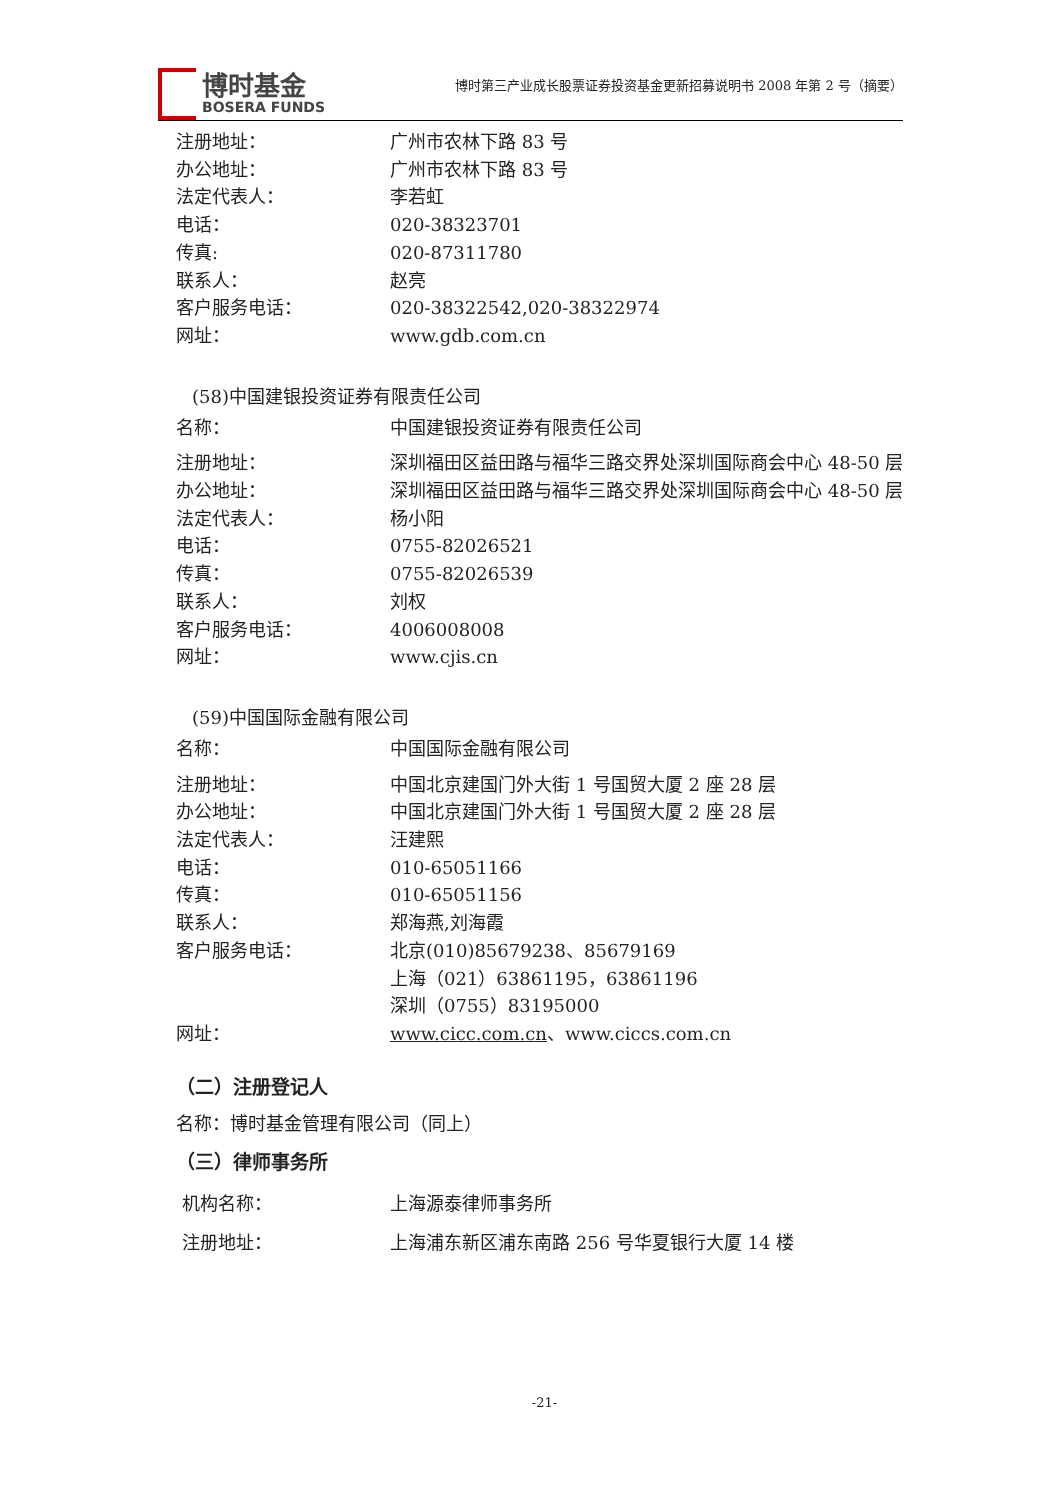博时基金
BOSERA FUNDS
博时第三产业成长股票证券投资基金更新招募说明书 2008 年第 2 号（摘要）
| 注册地址： | 广州市农林下路 83 号 |
| 办公地址： | 广州市农林下路 83 号 |
| 法定代表人： | 李若虹 |
| 电话： | 020-38323701 |
| 传真: | 020-87311780 |
| 联系人： | 赵亮 |
| 客户服务电话： | 020-38322542,020-38322974 |
| 网址： | www.gdb.com.cn |
(58)中国建银投资证券有限责任公司
| 名称： | 中国建银投资证券有限责任公司 |
| 注册地址： | 深圳福田区益田路与福华三路交界处深圳国际商会中心 48-50 层 |
| 办公地址： | 深圳福田区益田路与福华三路交界处深圳国际商会中心 48-50 层 |
| 法定代表人： | 杨小阳 |
| 电话： | 0755-82026521 |
| 传真： | 0755-82026539 |
| 联系人： | 刘权 |
| 客户服务电话： | 4006008008 |
| 网址： | www.cjis.cn |
(59)中国国际金融有限公司
| 名称： | 中国国际金融有限公司 |
| 注册地址： | 中国北京建国门外大街 1 号国贸大厦 2 座 28 层 |
| 办公地址： | 中国北京建国门外大街 1 号国贸大厦 2 座 28 层 |
| 法定代表人： | 汪建熙 |
| 电话： | 010-65051166 |
| 传真： | 010-65051156 |
| 联系人： | 郑海燕,刘海霞 |
| 客户服务电话： | 北京(010)85679238、85679169 上海（021）63861195，63861196 深圳（0755）83195000 |
| 网址： | www.cicc.com.cn 、www.ciccs.com.cn |
（二）注册登记人
名称：博时基金管理有限公司（同上）
（三）律师事务所
| 机构名称： | 上海源泰律师事务所 |
| 注册地址： | 上海浦东新区浦东南路 256 号华夏银行大厦 14 楼 |
-21-